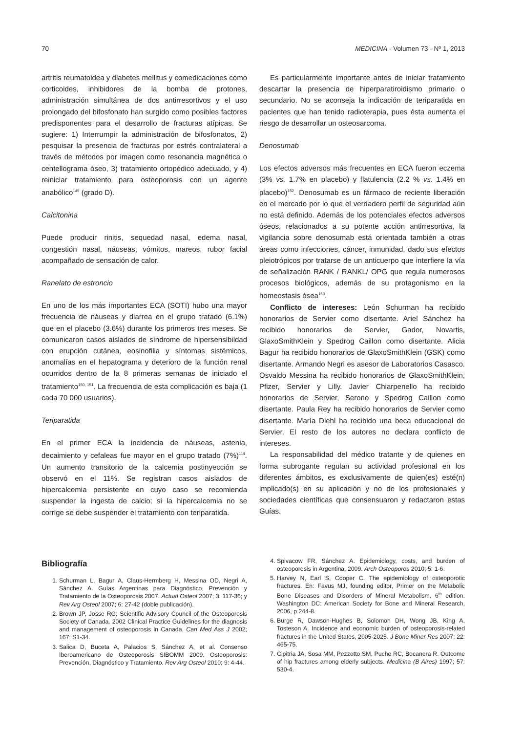70 MEDICINA - Volumen 73 - Nº 1, 2013
artritis reumatoidea y diabetes mellitus y comedicaciones como corticoides, inhibidores de la bomba de protones, administración simultánea de dos antirresortivos y el uso prolongado del bifosfonato han surgido como posibles factores predisponentes para el desarrollo de fracturas atípicas. Se sugiere: 1) Interrumpir la administración de bifosfonatos, 2) pesquisar la presencia de fracturas por estrés contralateral a través de métodos por imagen como resonancia magnética o centellograma óseo, 3) tratamiento ortopédico adecuado, y 4) reiniciar tratamiento para osteoporosis con un agente anabólico<sup>149</sup> (grado D).
Calcitonina
Puede producir rinitis, sequedad nasal, edema nasal, congestión nasal, náuseas, vómitos, mareos, rubor facial acompañado de sensación de calor.
Ranelato de estroncio
En uno de los más importantes ECA (SOTI) hubo una mayor frecuencia de náuseas y diarrea en el grupo tratado (6.1%) que en el placebo (3.6%) durante los primeros tres meses. Se comunicaron casos aislados de síndrome de hipersensibildad con erupción cutánea, eosinofilia y síntomas sistémicos, anomalías en el hepatograma y deterioro de la función renal ocurridos dentro de la 8 primeras semanas de iniciado el tratamiento<sup>150, 151</sup>. La frecuencia de esta complicación es baja (1 cada 70 000 usuarios).
Teriparatida
En el primer ECA la incidencia de náuseas, astenia, decaimiento y cefaleas fue mayor en el grupo tratado (7%)<sup>114</sup>. Un aumento transitorio de la calcemia postinyección se observó en el 11%. Se registran casos aislados de hipercalcemia persistente en cuyo caso se recomienda suspender la ingesta de calcio; si la hipercalcemia no se corrige se debe suspender el tratamiento con teriparatida.
Es particularmente importante antes de iniciar tratamiento descartar la presencia de hiperparatiroidismo primario o secundario. No se aconseja la indicación de teriparatida en pacientes que han tenido radioterapia, pues ésta aumenta el riesgo de desarrollar un osteosarcoma.
Denosumab
Los efectos adversos más frecuentes en ECA fueron eczema (3% vs. 1.7% en placebo) y flatulencia (2.2 % vs. 1.4% en placebo)<sup>152</sup>. Denosumab es un fármaco de reciente liberación en el mercado por lo que el verdadero perfil de seguridad aún no está definido. Además de los potenciales efectos adversos óseos, relacionados a su potente acción antirresortiva, la vigilancia sobre denosumab está orientada también a otras áreas como infecciones, cáncer, inmunidad, dado sus efectos pleiotrópicos por tratarse de un anticuerpo que interfiere la vía de señalización RANK / RANKL/ OPG que regula numerosos procesos biológicos, además de su protagonismo en la homeostasis ósea<sup>153</sup>.
Conflicto de intereses: León Schurman ha recibido honorarios de Servier como disertante. Ariel Sánchez ha recibido honorarios de Servier, Gador, Novartis, GlaxoSmithKlein y Spedrog Caillon como disertante. Alicia Bagur ha recibido honorarios de GlaxoSmithKlein (GSK) como disertante. Armando Negri es asesor de Laboratorios Casasco. Osvaldo Messina ha recibido honorarios de GlaxoSmithKlein, Pfizer, Servier y Lilly. Javier Chiarpenello ha recibido honorarios de Servier, Serono y Spedrog Caillon como disertante. Paula Rey ha recibido honorarios de Servier como disertante. María Diehl ha recibido una beca educacional de Servier. El resto de los autores no declara conflicto de intereses.
La responsabilidad del médico tratante y de quienes en forma subrogante regulan su actividad profesional en los diferentes ámbitos, es exclusivamente de quien(es) esté(n) implicado(s) en su aplicación y no de los profesionales y sociedades científicas que consensuaron y redactaron estas Guías.
Bibliografía
1. Schurman L, Bagur A, Claus-Hermberg H, Messina OD, Negri A, Sánchez A. Guías Argentinas para Diagnóstico, Prevención y Tratamiento de la Osteoporosis 2007. Actual Osteol 2007; 3: 117-36; y Rev Arg Osteol 2007; 6: 27-42 (doble publicación).
2. Brown JP, Josse RG; Scientific Advisory Council of the Osteoporosis Society of Canada. 2002 Clinical Practice Guidelines for the diagnosis and management of osteoporosis in Canada. Can Med Ass J 2002; 167: S1-34.
3. Salica D, Buceta A, Palacios S, Sánchez A, et al. Consenso Iberoamericano de Osteoporosis SIBOMM 2009. Osteoporosis: Prevención, Diagnóstico y Tratamiento. Rev Arg Osteol 2010; 9: 4-44.
4. Spivacow FR, Sánchez A. Epidemiology, costs, and burden of osteoporosis in Argentina, 2009. Arch Osteoporos 2010; 5: 1-6.
5. Harvey N, Earl S, Cooper C. The epidemiology of osteoporotic fractures. En: Favus MJ, founding editor, Primer on the Metabolic Bone Diseases and Disorders of Mineral Metabolism, 6<sup>th</sup> edition. Washington DC: American Society for Bone and Mineral Research, 2006, p 244-8.
6. Burge R, Dawson-Hughes B, Solomon DH, Wong JB, King A, Tosteson A. Incidence and economic burden of osteoporosis-related fractures in the United States, 2005-2025. J Bone Miner Res 2007; 22: 465-75.
7. Cipitria JA, Sosa MM, Pezzotto SM, Puche RC, Bocanera R. Outcome of hip fractures among elderly subjects. Medicina (B Aires) 1997; 57: 530-4.